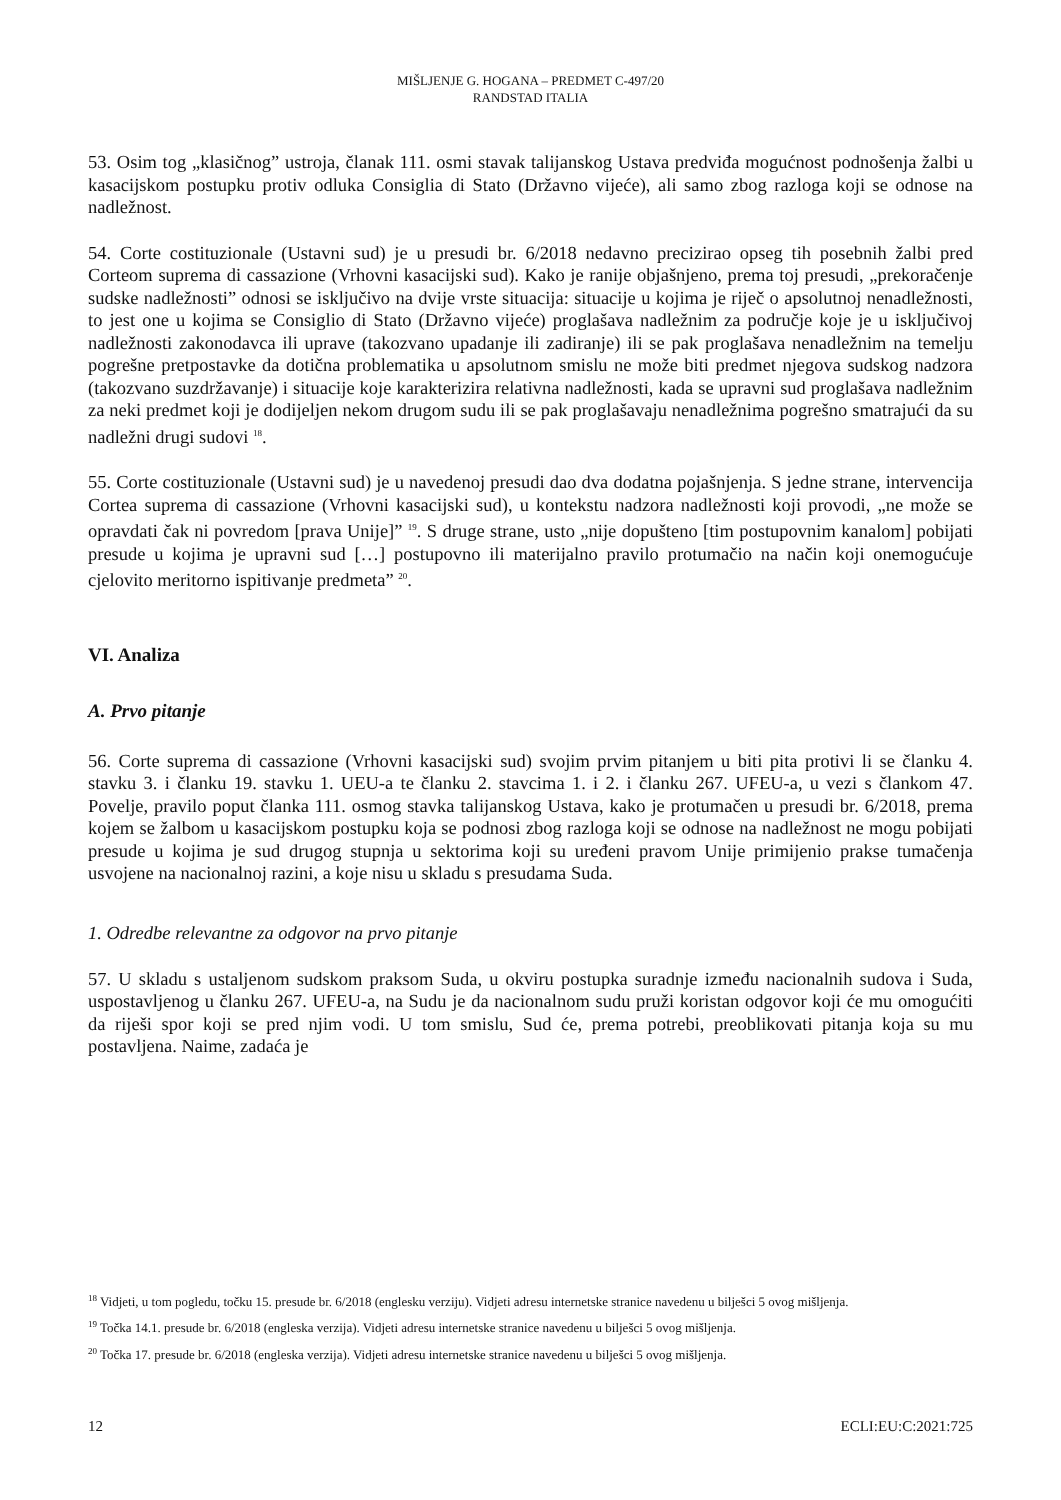MIŠLJENJE G. HOGANA – PREDMET C-497/20
RANDSTAD ITALIA
53. Osim tog „klasičnog” ustroja, članak 111. osmi stavak talijanskog Ustava predviđa mogućnost podnošenja žalbi u kasacijskom postupku protiv odluka Consiglia di Stato (Državno vijeće), ali samo zbog razloga koji se odnose na nadležnost.
54. Corte costituzionale (Ustavni sud) je u presudi br. 6/2018 nedavno precizirao opseg tih posebnih žalbi pred Corteom suprema di cassazione (Vrhovni kasacijski sud). Kako je ranije objašnjeno, prema toj presudi, „prekoračenje sudske nadležnosti” odnosi se isključivo na dvije vrste situacija: situacije u kojima je riječ o apsolutnoj nenadležnosti, to jest one u kojima se Consiglio di Stato (Državno vijeće) proglašava nadležnim za područje koje je u isključivoj nadležnosti zakonodavca ili uprave (takozvano upadanje ili zadiranje) ili se pak proglašava nenadležnim na temelju pogrešne pretpostavke da dotična problematika u apsolutnom smislu ne može biti predmet njegova sudskog nadzora (takozvano suzdržavanje) i situacije koje karakterizira relativna nadležnosti, kada se upravni sud proglašava nadležnim za neki predmet koji je dodijeljen nekom drugom sudu ili se pak proglašavaju nenadležnima pogrešno smatrajući da su nadležni drugi sudovi <sup>18</sup>.
55. Corte costituzionale (Ustavni sud) je u navedenoj presudi dao dva dodatna pojašnjenja. S jedne strane, intervencija Cortea suprema di cassazione (Vrhovni kasacijski sud), u kontekstu nadzora nadležnosti koji provodi, „ne može se opravdati čak ni povredom [prava Unije]” <sup>19</sup>. S druge strane, usto „nije dopušteno [tim postupovnim kanalom] pobijati presude u kojima je upravni sud […] postupovno ili materijalno pravilo protumačio na način koji onemogućuje cjelovito meritorno ispitivanje predmeta” <sup>20</sup>.
VI. Analiza
A. Prvo pitanje
56. Corte suprema di cassazione (Vrhovni kasacijski sud) svojim prvim pitanjem u biti pita protivi li se članku 4. stavku 3. i članku 19. stavku 1. UEU-a te članku 2. stavcima 1. i 2. i članku 267. UFEU-a, u vezi s člankom 47. Povelje, pravilo poput članka 111. osmog stavka talijanskog Ustava, kako je protumačen u presudi br. 6/2018, prema kojem se žalbom u kasacijskom postupku koja se podnosi zbog razloga koji se odnose na nadležnost ne mogu pobijati presude u kojima je sud drugog stupnja u sektorima koji su uređeni pravom Unije primijenio prakse tumačenja usvojene na nacionalnoj razini, a koje nisu u skladu s presudama Suda.
1. Odredbe relevantne za odgovor na prvo pitanje
57. U skladu s ustaljenom sudskom praksom Suda, u okviru postupka suradnje između nacionalnih sudova i Suda, uspostavljenog u članku 267. UFEU-a, na Sudu je da nacionalnom sudu pruži koristan odgovor koji će mu omogućiti da riješi spor koji se pred njim vodi. U tom smislu, Sud će, prema potrebi, preoblikovati pitanja koja su mu postavljena. Naime, zadaća je
<sup>18</sup> Vidjeti, u tom pogledu, točku 15. presude br. 6/2018 (englesku verziju). Vidjeti adresu internetske stranice navedenu u bilješci 5 ovog mišljenja.
<sup>19</sup> Točka 14.1. presude br. 6/2018 (engleska verzija). Vidjeti adresu internetske stranice navedenu u bilješci 5 ovog mišljenja.
<sup>20</sup> Točka 17. presude br. 6/2018 (engleska verzija). Vidjeti adresu internetske stranice navedenu u bilješci 5 ovog mišljenja.
12 ECLI:EU:C:2021:725